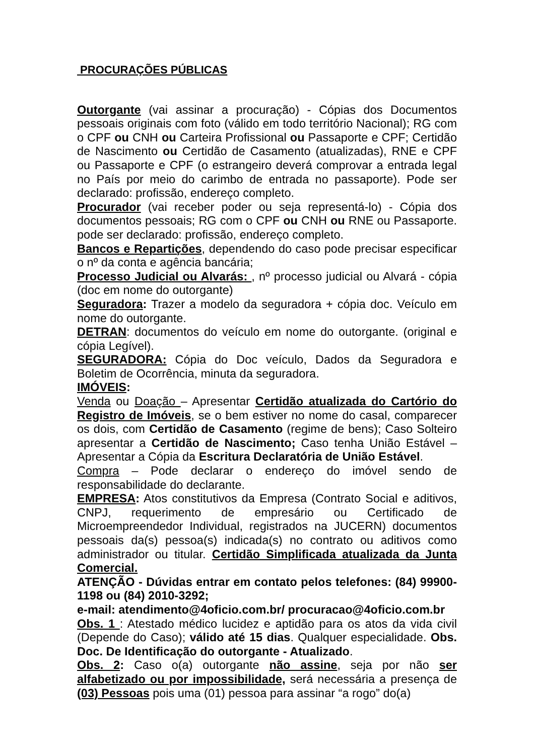PROCURAÇÕES PÚBLICAS
Outorgante (vai assinar a procuração) - Cópias dos Documentos pessoais originais com foto (válido em todo território Nacional); RG com o CPF ou CNH ou Carteira Profissional ou Passaporte e CPF; Certidão de Nascimento ou Certidão de Casamento (atualizadas), RNE e CPF ou Passaporte e CPF (o estrangeiro deverá comprovar a entrada legal no País por meio do carimbo de entrada no passaporte). Pode ser declarado: profissão, endereço completo.
Procurador (vai receber poder ou seja representá-lo) - Cópia dos documentos pessoais; RG com o CPF ou CNH ou RNE ou Passaporte. pode ser declarado: profissão, endereço completo.
Bancos e Repartições, dependendo do caso pode precisar especificar o nº da conta e agência bancária;
Processo Judicial ou Alvarás: , nº processo judicial ou Alvará - cópia (doc em nome do outorgante)
Seguradora: Trazer a modelo da seguradora + cópia doc. Veículo em nome do outorgante.
DETRAN: documentos do veículo em nome do outorgante. (original e cópia Legível).
SEGURADORA: Cópia do Doc veículo, Dados da Seguradora e Boletim de Ocorrência, minuta da seguradora.
IMÓVEIS:
Venda ou Doação – Apresentar Certidão atualizada do Cartório do Registro de Imóveis, se o bem estiver no nome do casal, comparecer os dois, com Certidão de Casamento (regime de bens); Caso Solteiro apresentar a Certidão de Nascimento; Caso tenha União Estável – Apresentar a Cópia da Escritura Declaratória de União Estável.
Compra – Pode declarar o endereço do imóvel sendo de responsabilidade do declarante.
EMPRESA: Atos constitutivos da Empresa (Contrato Social e aditivos, CNPJ, requerimento de empresário ou Certificado de Microempreendedor Individual, registrados na JUCERN) documentos pessoais da(s) pessoa(s) indicada(s) no contrato ou aditivos como administrador ou titular. Certidão Simplificada atualizada da Junta Comercial.
ATENÇÃO - Dúvidas entrar em contato pelos telefones: (84) 99900-1198 ou (84) 2010-3292;
e-mail: atendimento@4oficio.com.br/ procuracao@4oficio.com.br
Obs. 1 : Atestado médico lucidez e aptidão para os atos da vida civil (Depende do Caso); válido até 15 dias. Qualquer especialidade. Obs. Doc. De Identificação do outorgante - Atualizado.
Obs. 2: Caso o(a) outorgante não assine, seja por não ser alfabetizado ou por impossibilidade, será necessária a presença de (03) Pessoas pois uma (01) pessoa para assinar “a rogo” do(a)